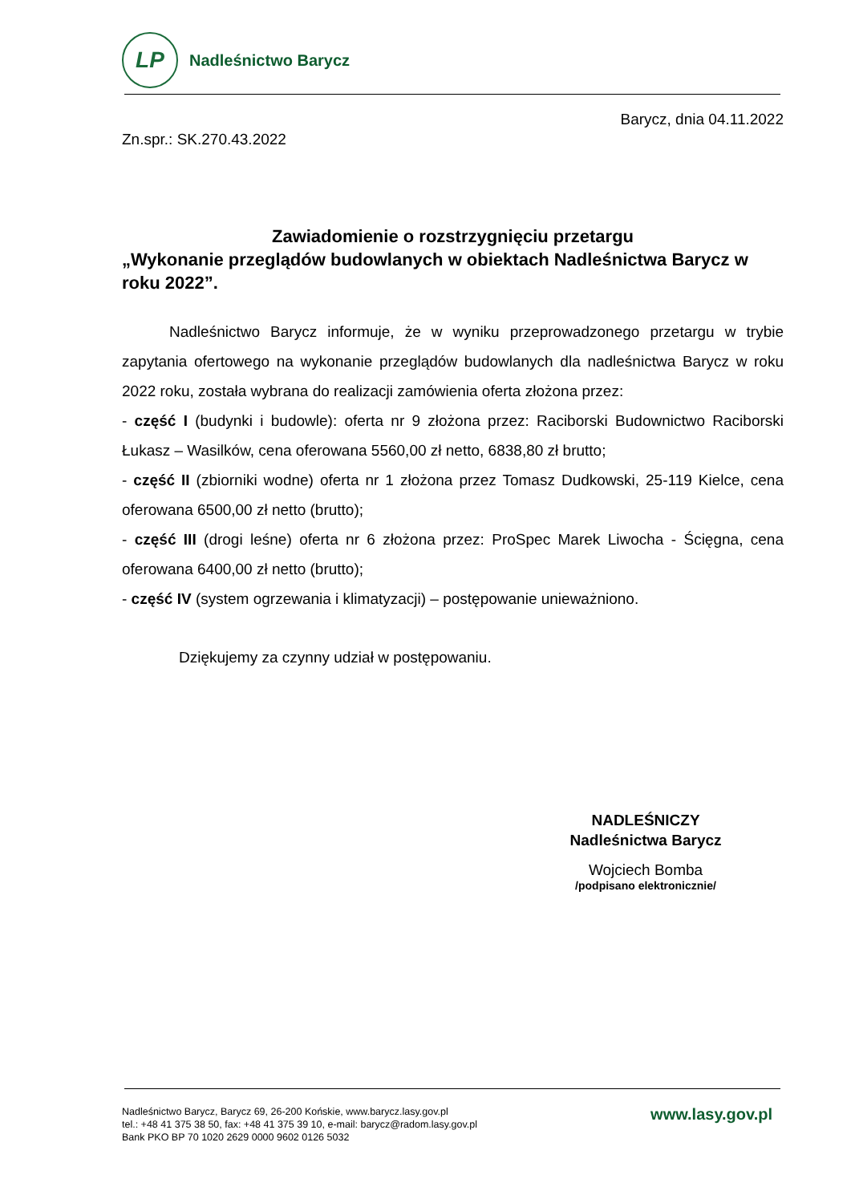LP
Nadleśnictwo Barycz
Barycz, dnia 04.11.2022
Zn.spr.: SK.270.43.2022
Zawiadomienie o rozstrzygnięciu przetargu
„Wykonanie przeglądów budowlanych w obiektach Nadleśnictwa Barycz w roku 2022”.
Nadleśnictwo Barycz informuje, że w wyniku przeprowadzonego przetargu w trybie zapytania ofertowego na wykonanie przeglądów budowlanych dla nadleśnictwa Barycz w roku 2022 roku, została wybrana do realizacji zamówienia oferta złożona przez:
- część I (budynki i budowle): oferta nr 9 złożona przez: Raciborski Budownictwo Raciborski Łukasz – Wasilków, cena oferowana 5560,00 zł netto, 6838,80 zł brutto;
- część II (zbiorniki wodne) oferta nr 1 złożona przez Tomasz Dudkowski, 25-119 Kielce, cena oferowana 6500,00 zł netto (brutto);
- część III (drogi leśne) oferta nr 6 złożona przez: ProSpec Marek Liwocha - Ścięgna, cena oferowana 6400,00 zł netto (brutto);
- część IV (system ogrzewania i klimatyzacji) – postępowanie unieważniono.
Dziękujemy za czynny udział w postępowaniu.
NADLEŚNICZY
Nadleśnictwa Barycz
Wojciech Bomba
/podpisano elektronicznie/
Nadleśnictwo Barycz, Barycz 69, 26-200 Końskie, www.barycz.lasy.gov.pl
tel.: +48 41 375 38 50, fax: +48 41 375 39 10, e-mail: barycz@radom.lasy.gov.pl
Bank PKO BP 70 1020 2629 0000 9602 0126 5032
www.lasy.gov.pl